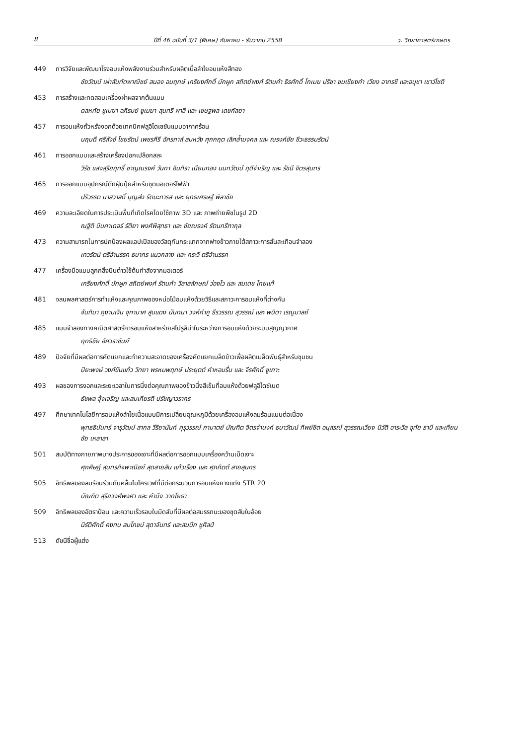8 ปีที่ 46 ฉบับที่ 3/1 (พิเศษ) กันยายน - ธันวาคม 2558 ว. วิทยาศาสตร์เกษตร
449 การวิจัยและพัฒนาโรงอบแห้งพลังงานร่วมสำหรับผลิตเนื้อลำไยอบแห้งสีทอง
ชัยวัฒน์ เผ่าสันทัดพาณิชย์ สนอง อมฤกษ์ เกรียงศักดิ์ นักผูก สถิตย์พงศ์ รัตนคำ ธีรศักดิ์ โกเมฆ ปรีชา ชมเชียงคำ เวียง อากรชี และอนุชา เชาว์โชติ
453 การสร้างและทดสอบเครื่องผ่าผลจากต้นแบบ
ดลหทัย ชูเมฆา อภิรมย์ ชูเมฆา สุนทรี พาลี และ เชษฐพล เดชกัลยา
457 การอบแห้งถั่วหรั่งงอกด้วยเทคนิคฟลูอิไดเซชันแบบอากาศร้อน
นฤบดี ศรีสังข์ ไชยรัตน์ เพชรคีรี อัครภาส์ สมหวัง ศุภกฤต เลิศล้ำมงคล และ ณรงค์ชัย ชีวะธรรมรัตน์
461 การออกแบบและสร้างเครื่องปอกเปลือกสละ
วิรัช แสงสุริยฤทธิ์ ชาญณรงค์ วันทา อินทิรา เนียมทอง นนทวัฒน์ ฤดีจำเริญ และ รัชนี จิตรสุนทร
465 การออกแบบอุปกรณ์ดักฝุ่นปุ๋ยสำหรับชุดมอเตอร์ไฟฟ้า
ปริวรรต นาสวาสดิ์ บุญส่ง รัตนะทารส และ ยุทธเศรษฐ์ พิลาชัย
469 ความละเอียดในการประเมินพื้นที่เกิดโรคโดยใช้ภาพ 3D และ ภาพถ่ายพืชในรูป 2D
ณฐิติ บินคาเดอร์ รัติยา พงศ์พิสุทธา และ ชัยณรงค์ รัตนกรีฑากุล
473 ความสามารถในการปกป้องผลแอปเปิลของวัสดุกันกระแทกจากฟางข้าวภายใต้สภาวะการสั่นสะเทือนจำลอง
เทวรัตน์ ตรีอำนรรค ธนากร แนวกลาง และ กระวี ตรีอำนรรค
477 เครื่องมือแบบลูกกลิ้งบีบต๋าวใช้ต้นกำลังจากมอเตอร์
เกรียงศักดิ์ นักผูก สถิตย์พงศ์ รัตนคำ วิลาสลักษณ์ ว่องไว และ สมเดช ไทยแท้
481 จลนพลศาสตร์การทำแห้งและคุณภาพของหน่อไม้อบแห้งด้วยวิธีและสภาวะการอบแห้งที่ต่างกัน
จันทิมา ภูงามเงิน จุฑามาศ สูนแดง นันทนา วงค์กำภู ธีรวรรณ สุวรรณ์ และ พนิดา เรณูมาลย์
485 แบบจำลองทางคณิตศาสตร์การอบแห้งสาหร่ายสไปรูลิน่าในระหว่างการอบแห้งด้วยระบบสุญญากาศ
ฤทธิชัย อัศวราชันย์
489 ปัจจัยที่มีผลต่อการคัดแยกและทำความสะอาดของเครื่องคัดแยกเมล็ดข้าวเพื่อผลิตเมล็ดพันธุ์สำหรับชุมชน
ปิยะพงษ์ วงค์ขันแก้ว วิทยา พรหมพฤกษ์ ประยุตต์ คำหอมรื่น และ จีรศักดิ์ ชูเกาะ
493 ผลของการงอกและระยะเวลาในการนึ่งต่อคุณภาพของข้าวนึ่งสีเข้มที่อบแห้งด้วยฟลูอิไดซ์เบด
ธัชพล จุ้งเจริญ และสมเกียรติ ปรัชญาวรากร
497 ศึกษาเทคโนโลยีการอบแห้งลำไยเนื้อแบบมีการเปลี่ยนอุณหภูมิด้วยเครื่องอบแห้งลมร้อนแบบต่อเนื่อง
พุทธธินันทร์ จารุวัฒน์ สากล วีริยานันท์ คุรุวรรณ์ ภามาตย์ บัณฑิต จิตรจำนงค์ ธนาวัฒน์ ทิพย์ชิต อนุสรณ์ สุวรรณเวียง นิวัติ อาระวิล อุทัย ธานี และเทียนชัย เหลาลา
501 สมบัติทางกายภาพบางประการของเงาะที่มีผลต่อการออกแบบเครื่องคว้านเม็ดเงาะ
ศุภศิษฏ์ สุนทรกิจพาณิชย์ สุดสายสิน แก้วเรือง และ ศุภกิตต์ สายสุนทร
505 อิทธิพลของลมร้อนร่วมกับคลื่นไมโครเวฟที่มีต่อกระบวนการอบแห้งยางแท่ง STR 20
บัณฑิต สุริยวงศ์พงศา และ คำนึง วาทโยธา
509 อิทธิพลของอัตราป้อน และความเร็วรอบใบมีดสับที่มีผลต่อสมรรถนะของชุดสับใบอ้อย
นิรัติศักดิ์ คงทน สมโภชน์ สุดาจันทร์ และสมนึก ชูศิลป์
513 ดัชนีชื่อผู้แต่ง